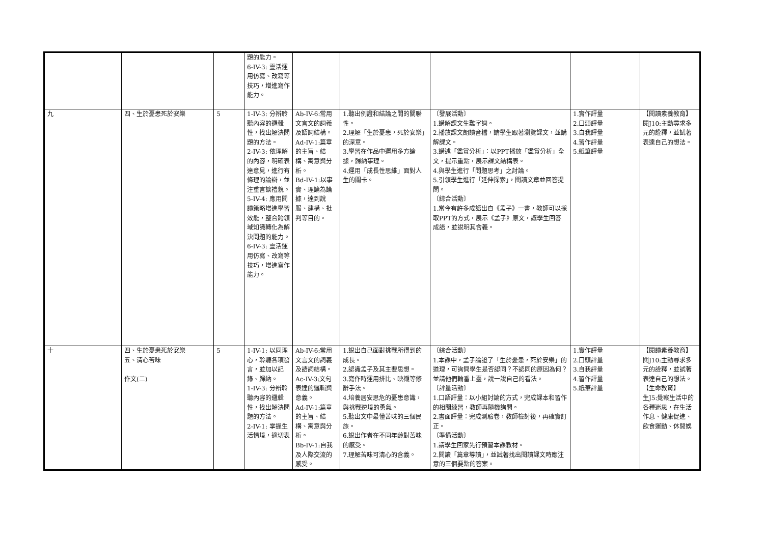| | | | 題的能力。 6-IV-3: 靈活運用仿寫、改寫等技巧，增進寫作能力。 | | | | | |
| 九 | 四、生於憂患死於安樂 | 5 | 1-IV-3: 分辨聆聽內容的邏輯性，找出解決問題的方法。 2-IV-3: 依理解的內容，明確表達意見，進行有條理的論辯，並注重言談禮貌。 5-IV-4: 應用閱讀策略增進學習效能，整合跨領域知識轉化為解決問題的能力。 6-IV-3: 靈活運用仿寫、改寫等技巧，增進寫作能力。 | Ab-IV-6:常用文言文的詞義及語詞結構。 Ad-IV-1:篇章的主旨、結構、寓意與分析。 Bd-IV-1:以事實、理論為論據，達到說服、建構、批判等目的。 | 1.聽出例證和結論之間的關聯性。 2.理解「生於憂患，死於安樂」的深意。 3.學習在作品中運用多方論據，歸納事理。 4.運用「成長性思維」面對人生的關卡。 | 〔發展活動〕 1.講解課文生難字詞。 2.播放課文朗讀音檔，請學生跟著瀏覽課文，並講解課文。 3.講述「鑑賞分析」：以PPT播放「鑑賞分析」全文，提示重點，展示課文結構表。 4.與學生進行「問題思考」之討論。 5.引領學生進行「延伸探索」，閱讀文章並回答提問。 〔綜合活動〕 1.當今有許多成語出自《孟子》一書，教師可以採取PPT的方式，展示《孟子》原文，讓學生回答成語，並說明其含義。 | 1.實作評量 2.口頭評量 3.自我評量 4.習作評量 5.紙筆評量 | 【閱讀素養教育】 閱J10:主動尋求多元的詮釋，並試著表達自己的想法。 |
| 十 | 四、生於憂患死於安樂 五、清心苦味 作文(二) | 5 | 1-IV-1: 以同理心，聆聽各項發言，並加以記錄、歸納。 1-IV-3: 分辨聆聽內容的邏輯性，找出解決問題的方法。 2-IV-1: 掌握生活情境，適切表 | Ab-IV-6:常用文言文的詞義及語詞結構。 Ac-IV-3:文句表達的邏輯與意義。 Ad-IV-1:篇章的主旨、結構、寓意與分析。 Bb-IV-1:自我及人際交流的感受。 | 1.說出自己面對挑戰所得到的成長。 2.認識孟子及其主要思想。 3.寫作時運用排比、映襯等修辭手法。 4.培養居安思危的憂患意識，與挑戰逆境的勇氣。 5.聽出文中最懂苦味的三個民族。 6.說出作者在不同年齡對苦味的感受。 7.理解苦味可清心的含義。 | 〔綜合活動〕 1.本課中，孟子論證了「生於憂患，死於安樂」的道理，可詢問學生是否認同？不認同的原因為何？並請他們輪番上臺，說一說自己的看法。 〔評量活動〕 1.口語評量：以小組討論的方式，完成課本和習作的相關練習，教師再隨機詢問。 2.書面評量：完成測驗卷，教師檢討後，再確實訂正。 〔準備活動〕 1.請學生回家先行預習本課教材。 2.閱讀「篇章導讀」，並試著找出閱讀課文時應注意的三個要點的答案。 | 1.實作評量 2.口頭評量 3.自我評量 4.習作評量 5.紙筆評量 | 【閱讀素養教育】 閱J10:主動尋求多元的詮釋，並試著表達自己的想法。 【生命教育】 生J5:覺察生活中的各種迷思，在生活作息、健康促進、飲食運動、休閒娛 |